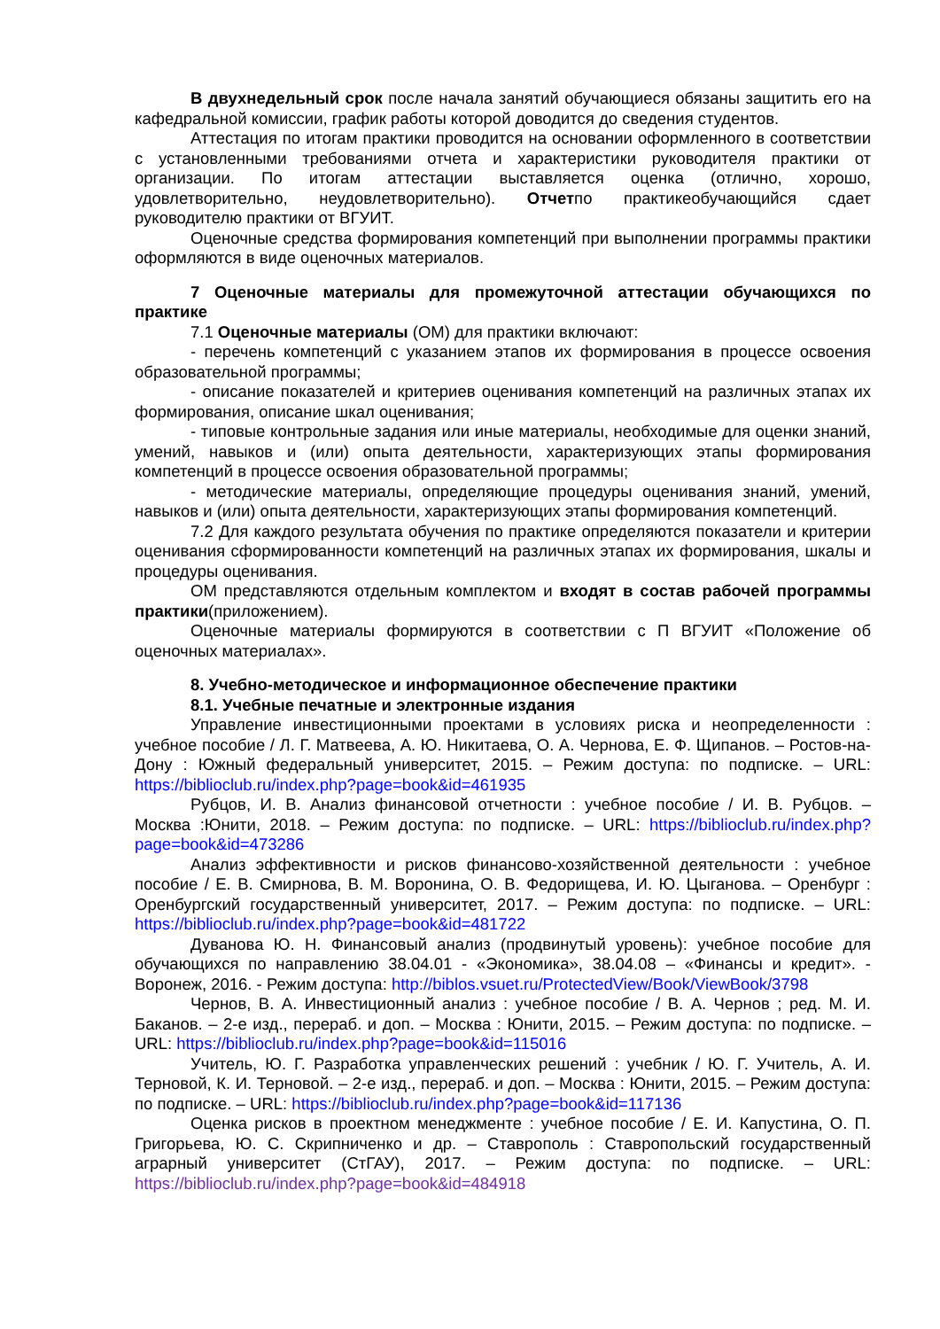В двухнедельный срок после начала занятий обучающиеся обязаны защитить его на кафедральной комиссии, график работы которой доводится до сведения студентов.
Аттестация по итогам практики проводится на основании оформленного в соответствии с установленными требованиями отчета и характеристики руководителя практики от организации. По итогам аттестации выставляется оценка (отлично, хорошо, удовлетворительно, неудовлетворительно). Отчетпо практикеобучающийся сдает руководителю практики от ВГУИТ.
Оценочные средства формирования компетенций при выполнении программы практики оформляются в виде оценочных материалов.
7 Оценочные материалы для промежуточной аттестации обучающихся по практике
7.1 Оценочные материалы (ОМ) для практики включают:
- перечень компетенций с указанием этапов их формирования в процессе освоения образовательной программы;
- описание показателей и критериев оценивания компетенций на различных этапах их формирования, описание шкал оценивания;
- типовые контрольные задания или иные материалы, необходимые для оценки знаний, умений, навыков и (или) опыта деятельности, характеризующих этапы формирования компетенций в процессе освоения образовательной программы;
- методические материалы, определяющие процедуры оценивания знаний, умений, навыков и (или) опыта деятельности, характеризующих этапы формирования компетенций.
7.2 Для каждого результата обучения по практике определяются показатели и критерии оценивания сформированности компетенций на различных этапах их формирования, шкалы и процедуры оценивания.
ОМ представляются отдельным комплектом и входят в состав рабочей программы практики(приложением).
Оценочные материалы формируются в соответствии с П ВГУИТ «Положение об оценочных материалах».
8. Учебно-методическое и информационное обеспечение практики
8.1. Учебные печатные и электронные издания
Управление инвестиционными проектами в условиях риска и неопределенности : учебное пособие / Л. Г. Матвеева, А. Ю. Никитаева, О. А. Чернова, Е. Ф. Щипанов. – Ростов-на-Дону : Южный федеральный университет, 2015. – Режим доступа: по подписке. – URL: https://biblioclub.ru/index.php?page=book&id=461935
Рубцов, И. В. Анализ финансовой отчетности : учебное пособие / И. В. Рубцов. – Москва :Юнити, 2018. – Режим доступа: по подписке. – URL: https://biblioclub.ru/index.php?page=book&id=473286
Анализ эффективности и рисков финансово-хозяйственной деятельности : учебное пособие / Е. В. Смирнова, В. М. Воронина, О. В. Федорищева, И. Ю. Цыганова. – Оренбург : Оренбургский государственный университет, 2017. – Режим доступа: по подписке. – URL: https://biblioclub.ru/index.php?page=book&id=481722
Дуванова Ю. Н. Финансовый анализ (продвинутый уровень): учебное пособие для обучающихся по направлению 38.04.01 - «Экономика», 38.04.08 – «Финансы и кредит». - Воронеж, 2016. - Режим доступа: http://biblos.vsuet.ru/ProtectedView/Book/ViewBook/3798
Чернов, В. А. Инвестиционный анализ : учебное пособие / В. А. Чернов ; ред. М. И. Баканов. – 2-е изд., перераб. и доп. – Москва : Юнити, 2015. – Режим доступа: по подписке. – URL: https://biblioclub.ru/index.php?page=book&id=115016
Учитель, Ю. Г. Разработка управленческих решений : учебник / Ю. Г. Учитель, А. И. Терновой, К. И. Терновой. – 2-е изд., перераб. и доп. – Москва : Юнити, 2015. – Режим доступа: по подписке. – URL: https://biblioclub.ru/index.php?page=book&id=117136
Оценка рисков в проектном менеджменте : учебное пособие / Е. И. Капустина, О. П. Григорьева, Ю. С. Скрипниченко и др. – Ставрополь : Ставропольский государственный аграрный университет (СтГАУ), 2017. – Режим доступа: по подписке. – URL: https://biblioclub.ru/index.php?page=book&id=484918